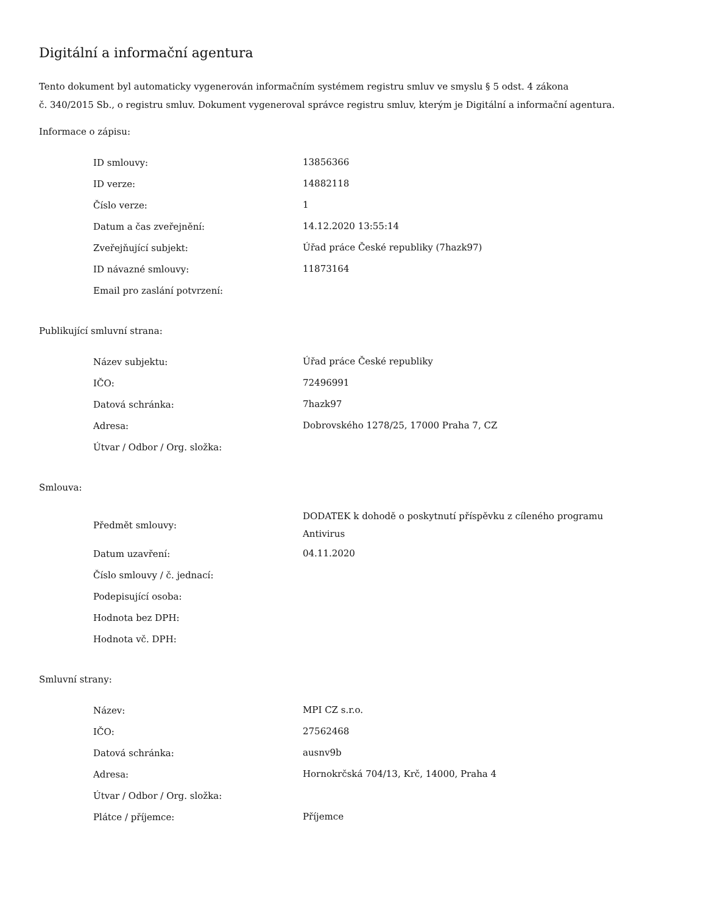Digitální a informační agentura
Tento dokument byl automaticky vygenerován informačním systémem registru smluv ve smyslu § 5 odst. 4 zákona
č. 340/2015 Sb., o registru smluv. Dokument vygeneroval správce registru smluv, kterým je Digitální a informační agentura.
Informace o zápisu:
| ID smlouvy: | 13856366 |
| ID verze: | 14882118 |
| Číslo verze: | 1 |
| Datum a čas zveřejnění: | 14.12.2020 13:55:14 |
| Zveřejňující subjekt: | Úřad práce České republiky (7hazk97) |
| ID návazné smlouvy: | 11873164 |
| Email pro zaslání potvrzení: | |
Publikující smluvní strana:
| Název subjektu: | Úřad práce České republiky |
| IČO: | 72496991 |
| Datová schránka: | 7hazk97 |
| Adresa: | Dobrovského 1278/25, 17000 Praha 7, CZ |
| Útvar / Odbor / Org. složka: | |
Smlouva:
| Předmět smlouvy: | DODATEK k dohodě o poskytnutí příspěvku z cíleného programu Antivirus |
| Datum uzavření: | 04.11.2020 |
| Číslo smlouvy / č. jednací: | |
| Podepisující osoba: | |
| Hodnota bez DPH: | |
| Hodnota vč. DPH: | |
Smluvní strany:
| Název: | MPI CZ s.r.o. |
| IČO: | 27562468 |
| Datová schránka: | ausnv9b |
| Adresa: | Hornokrčská 704/13, Krč, 14000, Praha 4 |
| Útvar / Odbor / Org. složka: | |
| Plátce / příjemce: | Příjemce |